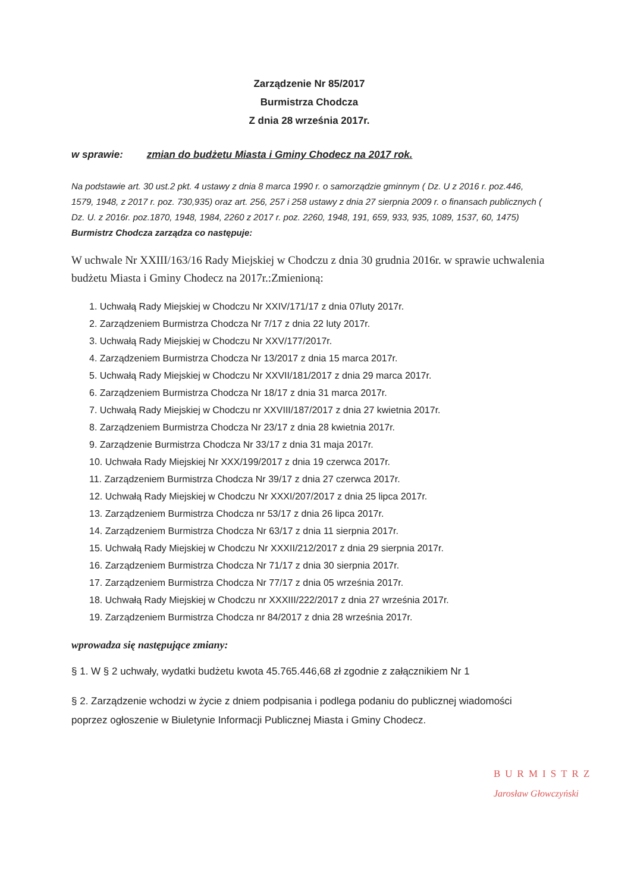Zarządzenie Nr 85/2017
Burmistrza Chodcza
Z dnia 28 września 2017r.
w sprawie: zmian do budżetu Miasta i Gminy Chodecz na 2017 rok.
Na podstawie art. 30 ust.2 pkt. 4 ustawy z dnia 8 marca 1990 r. o samorządzie gminnym ( Dz. U z 2016 r. poz.446, 1579, 1948, z 2017 r. poz. 730,935) oraz art. 256, 257 i 258 ustawy z dnia 27 sierpnia 2009 r. o finansach publicznych ( Dz. U. z 2016r. poz.1870, 1948, 1984, 2260 z 2017 r. poz. 2260, 1948, 191, 659, 933, 935, 1089, 1537, 60, 1475) Burmistrz Chodcza zarządza co następuje:
W uchwale Nr XXIII/163/16 Rady Miejskiej w Chodczu z dnia 30 grudnia 2016r. w sprawie uchwalenia budżetu Miasta i Gminy Chodecz na 2017r.:Zmienioną:
1. Uchwałą Rady Miejskiej w Chodczu Nr XXIV/171/17 z dnia 07luty 2017r.
2. Zarządzeniem Burmistrza Chodcza Nr 7/17 z dnia 22 luty 2017r.
3. Uchwałą Rady Miejskiej w Chodczu Nr XXV/177/2017r.
4. Zarządzeniem Burmistrza Chodcza Nr 13/2017 z dnia 15 marca 2017r.
5. Uchwałą Rady Miejskiej w Chodczu Nr XXVII/181/2017 z dnia 29 marca 2017r.
6. Zarządzeniem Burmistrza Chodcza Nr 18/17 z dnia 31 marca 2017r.
7. Uchwałą Rady Miejskiej w Chodczu nr XXVIII/187/2017 z dnia 27 kwietnia 2017r.
8. Zarządzeniem Burmistrza Chodcza Nr 23/17 z dnia 28 kwietnia 2017r.
9. Zarządzenie Burmistrza Chodcza Nr 33/17 z dnia 31 maja 2017r.
10. Uchwała Rady Miejskiej Nr XXX/199/2017 z dnia 19 czerwca 2017r.
11. Zarządzeniem Burmistrza Chodcza Nr 39/17 z dnia 27 czerwca 2017r.
12. Uchwałą Rady Miejskiej w Chodczu Nr XXXI/207/2017 z dnia 25 lipca 2017r.
13. Zarządzeniem Burmistrza Chodcza nr 53/17 z dnia 26 lipca 2017r.
14. Zarządzeniem Burmistrza Chodcza Nr 63/17 z dnia 11 sierpnia 2017r.
15. Uchwałą Rady Miejskiej w Chodczu Nr XXXII/212/2017 z dnia 29 sierpnia 2017r.
16. Zarządzeniem Burmistrza Chodcza Nr 71/17 z dnia 30 sierpnia 2017r.
17. Zarządzeniem Burmistrza Chodcza Nr 77/17 z dnia 05 września 2017r.
18. Uchwałą Rady Miejskiej w Chodczu nr XXXIII/222/2017 z dnia 27 września 2017r.
19. Zarządzeniem Burmistrza Chodcza nr 84/2017 z dnia 28 września 2017r.
wprowadza się następujące zmiany:
§ 1. W § 2 uchwały, wydatki budżetu kwota 45.765.446,68 zł zgodnie z załącznikiem Nr 1
§ 2. Zarządzenie wchodzi w życie z dniem podpisania i podlega podaniu do publicznej wiadomości poprzez ogłoszenie w Biuletynie Informacji Publicznej Miasta i Gminy Chodecz.
BURMISTRZ
Jarosław Głowczyński